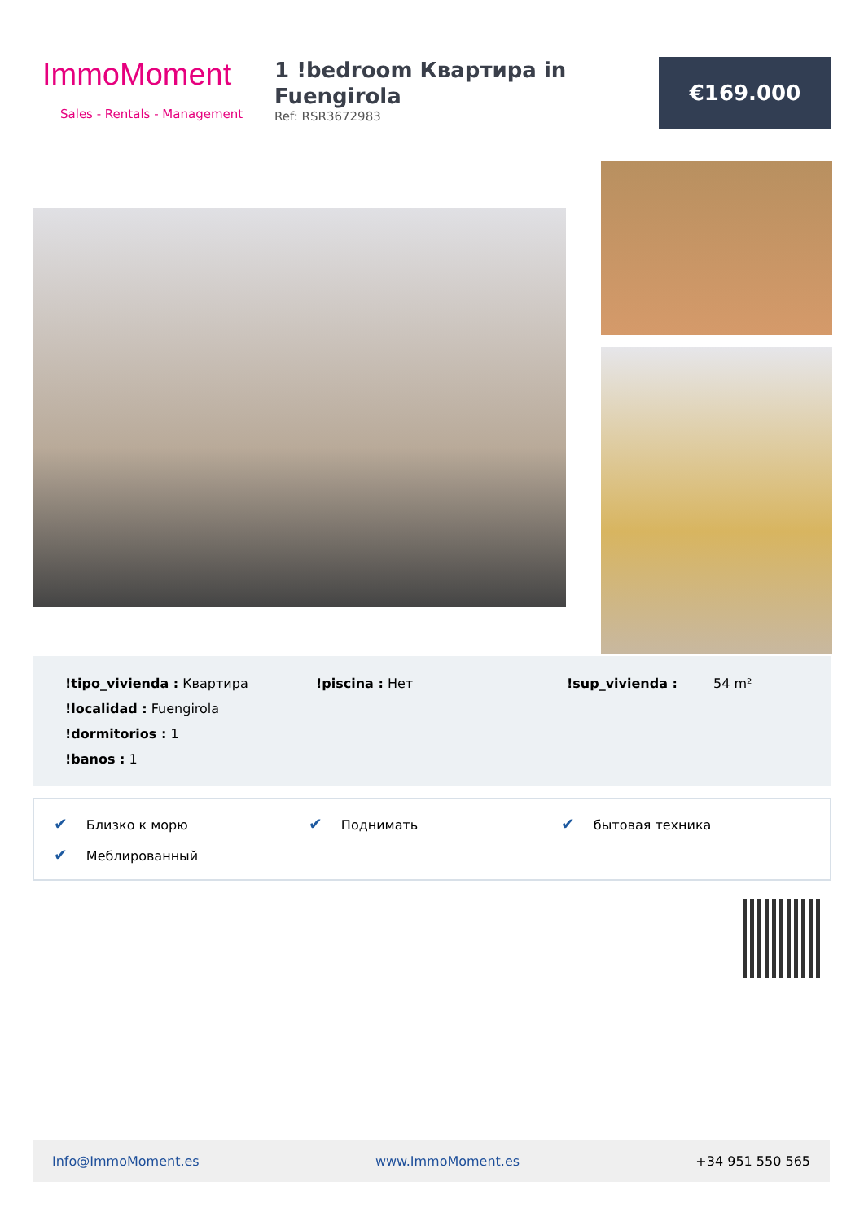ImmoMoment
Sales - Rentals - Management
1 !bedroom Квартира in Fuengirola
Ref: RSR3672983
€169.000
!tipo_vivienda : Квартира
!piscina : Нет
!sup_vivienda :
54 m²
!localidad : Fuengirola
!dormitorios : 1
!banos : 1
✔ Близко к морю
✔ Поднимать
✔ бытовая техника
✔ Меблированный
Info@ImmoMoment.es www.ImmoMoment.es +34 951 550 565